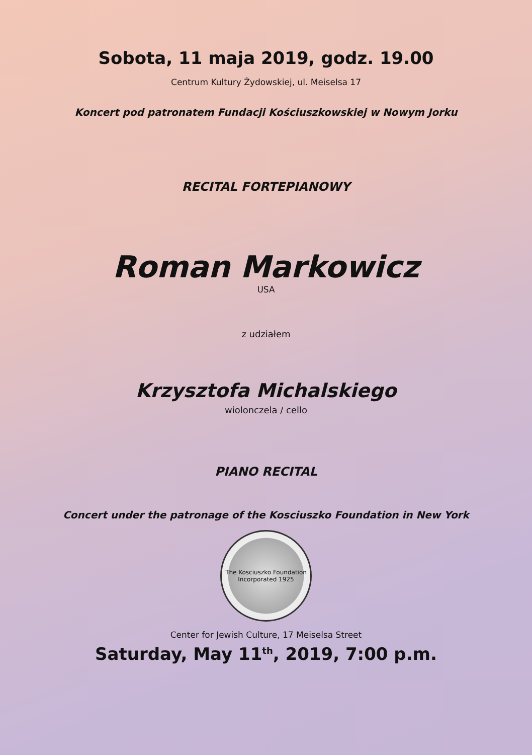Sobota, 11 maja 2019, godz. 19.00
Centrum Kultury Żydowskiej, ul. Meiselsa 17
Koncert pod patronatem Fundacji Kościuszkowskiej w Nowym Jorku
RECITAL FORTEPIANOWY
Roman Markowicz
USA
z udziałem
Krzysztofa Michalskiego
wiolonczela / cello
PIANO RECITAL
Concert under the patronage of the Kosciuszko Foundation in New York
The Kosciuszko Foundation
Incorporated 1925
Center for Jewish Culture, 17 Meiselsa Street
Saturday, May 11<sup>th</sup>, 2019, 7:00 p.m.